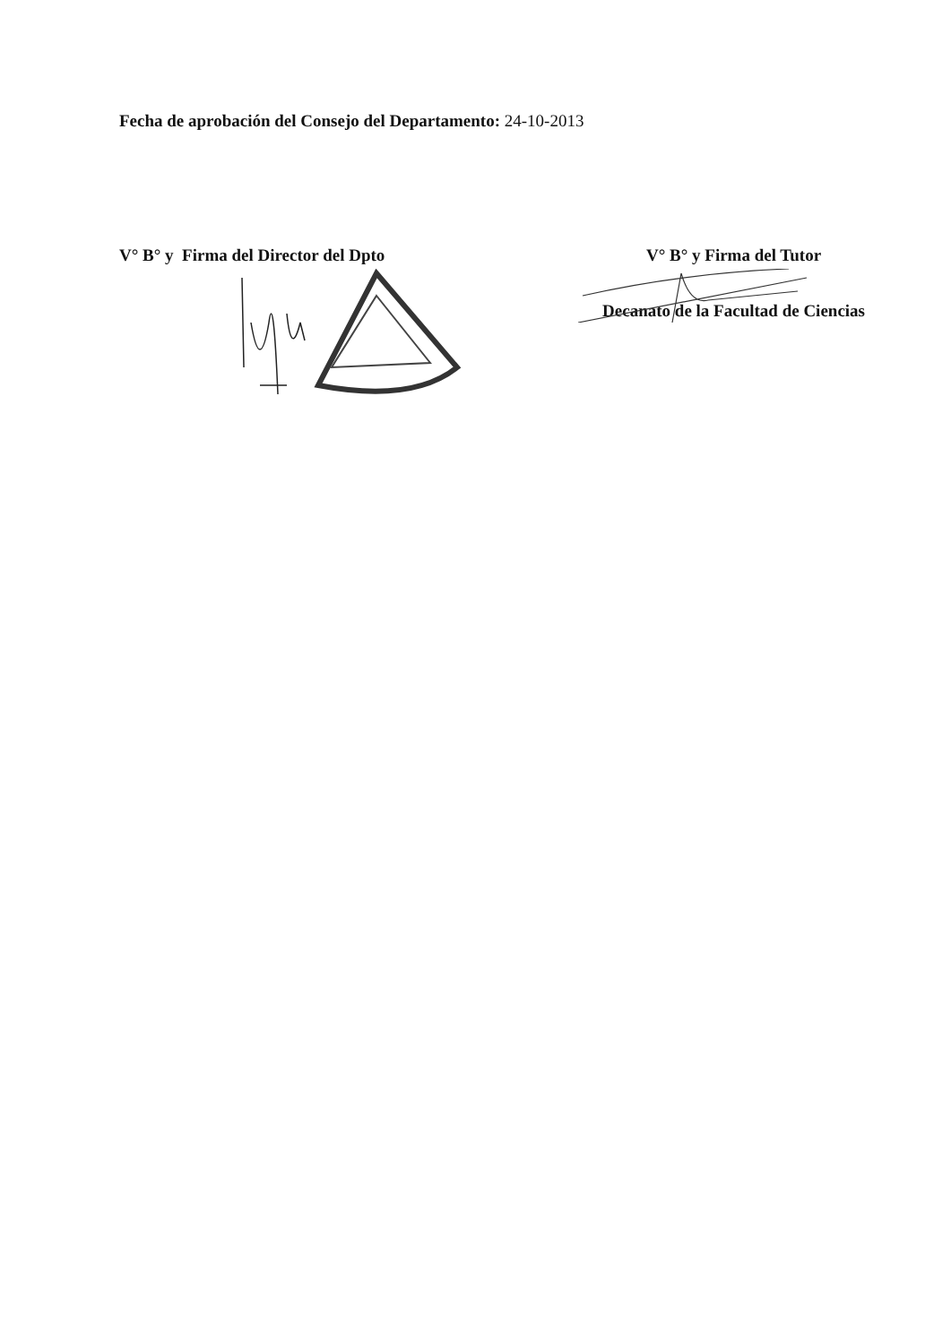Fecha de aprobación del Consejo del Departamento: 24-10-2013
V° B° y Firma del Director del Dpto
V° B° y Firma del Tutor
Decanato de la Facultad de Ciencias